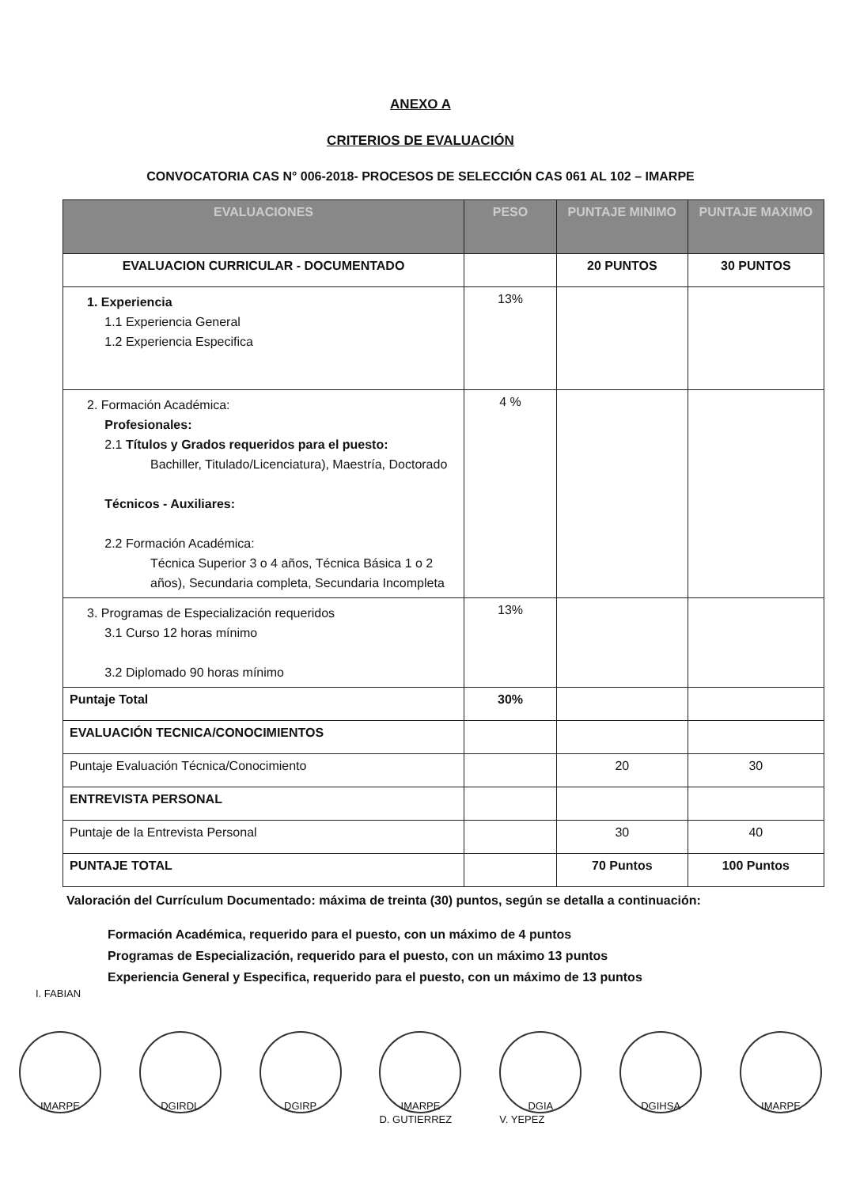ANEXO A
CRITERIOS DE EVALUACIÓN
CONVOCATORIA CAS N° 006-2018- PROCESOS DE SELECCIÓN CAS 061 AL 102 – IMARPE
| EVALUACIONES | PESO | PUNTAJE MINIMO | PUNTAJE MAXIMO |
| --- | --- | --- | --- |
| EVALUACION CURRICULAR - DOCUMENTADO | | 20 PUNTOS | 30 PUNTOS |
| 1. Experiencia 1.1 Experiencia General 1.2 Experiencia Especifica | 13% | | |
| 2. Formación Académica: Profesionales: 2.1 Títulos y Grados requeridos para el puesto: Bachiller, Titulado/Licenciatura), Maestría, Doctorado Técnicos - Auxiliares: 2.2 Formación Académica: Técnica Superior 3 o 4 años, Técnica Básica 1 o 2 años), Secundaria completa, Secundaria Incompleta | 4 % | | |
| 3. Programas de Especialización requeridos 3.1 Curso 12 horas mínimo 3.2 Diplomado 90 horas mínimo | 13% | | |
| Puntaje Total | 30% | | |
| EVALUACIÓN TECNICA/CONOCIMIENTOS | | | |
| Puntaje Evaluación Técnica/Conocimiento | | 20 | 30 |
| ENTREVISTA PERSONAL | | | |
| Puntaje de la Entrevista Personal | | 30 | 40 |
| PUNTAJE TOTAL | | 70 Puntos | 100 Puntos |
Valoración del Currículum Documentado: máxima de treinta (30) puntos, según se detalla a continuación:
Formación Académica, requerido para el puesto, con un máximo de 4 puntos
Programas de Especialización, requerido para el puesto, con un máximo 13 puntos
Experiencia General y Especifica, requerido para el puesto, con un máximo de 13 puntos
I. FABIAN
IMARPE DGIRDL DGIRP IMARPE
D. GUTIERREZ
DGIA
V. YEPEZ
DGIHSA IMARPE